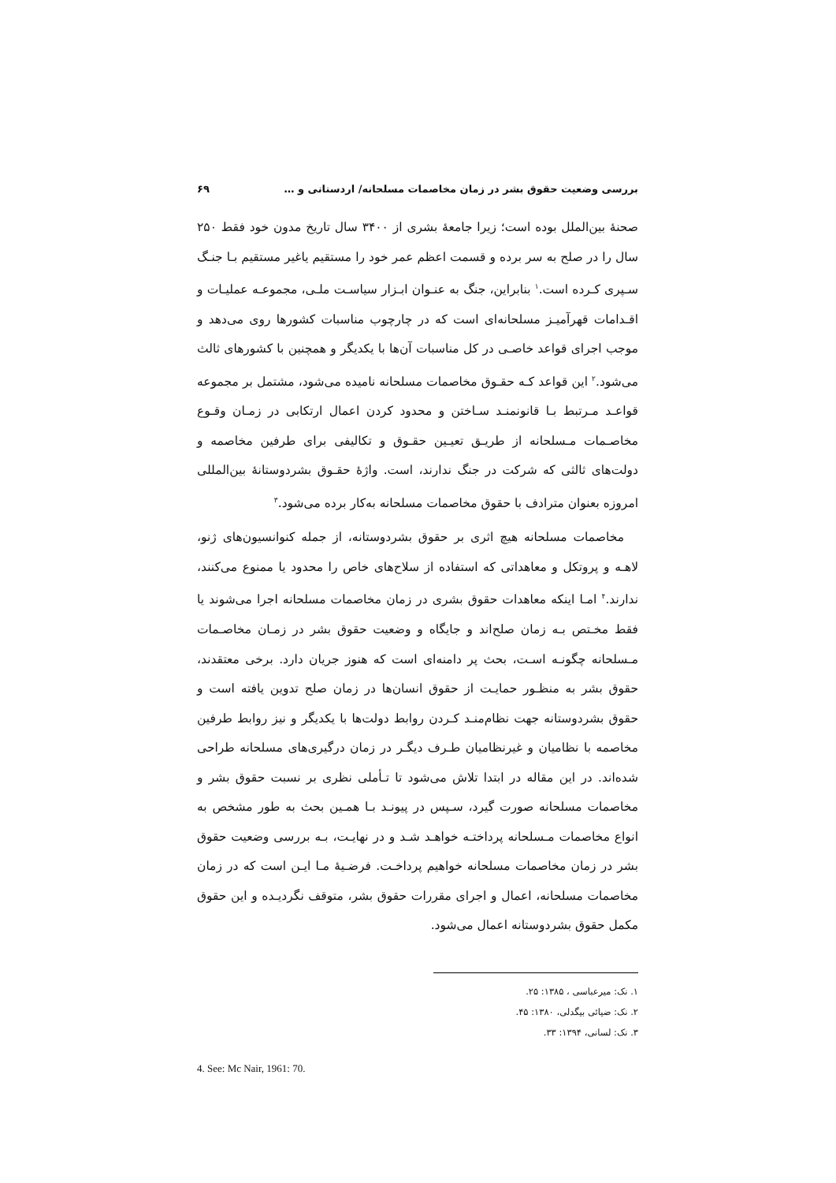بررسی وضعیت حقوق بشر در زمان مخاصمات مسلحانه/ اردستانی و … ۶۹
صحنهٔ بین‌الملل بوده است؛ زیرا جامعهٔ بشری از ۳۴۰۰ سال تاریخ مدون خود فقط ۲۵۰ سال را در صلح به سر برده و قسمت اعظم عمر خود را مستقیم یاغیر مستقیم بـا جنـگ سـپری کـرده است.<sup>۱</sup> بنابراین، جنگ به عنـوان ابـزار سیاسـت ملـی، مجموعـه عملیـات و اقـدامات قهرآمیـز مسلحانه‌ای است که در چارچوب مناسبات کشورها روی می‌دهد و موجب اجرای قواعد خاصـی در کل مناسبات آن‌ها با یکدیگر و همچنین با کشورهای ثالث می‌شود.<sup>۲</sup> این قواعد کـه حقـوق مخاصمات مسلحانه نامیده می‌شود، مشتمل بر مجموعه قواعـد مـرتبط بـا قانونمنـد سـاختن و محدود کردن اعمال ارتکابی در زمـان وقـوع مخاصـمات مـسلحانه از طریـق تعیـین حقـوق و تکالیفی برای طرفین مخاصمه و دولت‌های ثالثی که شرکت در جنگ ندارند، است. واژهٔ حقـوق بشردوستانهٔ بین‌المللی امروزه بعنوان مترادف با حقوق مخاصمات مسلحانه به‌کار برده می‌شود.<sup>۳</sup>
مخاصمات مسلحانه هیچ اثری بر حقوق بشردوستانه، از جمله کنوانسیون‌های ژنو، لاهـه و پروتکل و معاهداتی که استفاده از سلاح‌های خاص را محدود یا ممنوع می‌کنند، ندارند.<sup>۴</sup> امـا اینکه معاهدات حقوق بشری در زمان مخاصمات مسلحانه اجرا می‌شوند یا فقط مخـتص بـه زمان صلح‌اند و جایگاه و وضعیت حقوق بشر در زمـان مخاصـمات مـسلحانه چگونـه اسـت، بحث پر دامنه‌ای است که هنوز جریان دارد. برخی معتقدند، حقوق بشر به منظـور حمایـت از حقوق انسان‌ها در زمان صلح تدوین یافته است و حقوق بشردوستانه جهت نظام‌منـد کـردن روابط دولت‌ها با یکدیگر و نیز روابط طرفین مخاصمه با نظامیان و غیرنظامیان طـرف دیگـر در زمان درگیری‌های مسلحانه طراحی شده‌اند. در این مقاله در ابتدا تلاش می‌شود تا تـأملی نظری بر نسبت حقوق بشر و مخاصمات مسلحانه صورت گیرد، سـپس در پیونـد بـا همـین بحث به طور مشخص به انواع مخاصمات مـسلحانه پرداختـه خواهـد شـد و در نهایـت، بـه بررسی وضعیت حقوق بشر در زمان مخاصمات مسلحانه خواهیم پرداخـت. فرضـیهٔ مـا ایـن است که در زمان مخاصمات مسلحانه، اعمال و اجرای مقررات حقوق بشر، متوقف نگردیـده و این حقوق مکمل حقوق بشردوستانه اعمال می‌شود.
۱. نک: میرعباسی ، ۱۳۸۵: ۲۵.
۲. نک: ضیائی بیگدلی، ۱۳۸۰: ۴۵.
۳. نک: لسانی، ۱۳۹۴: ۳۳.
4. See: Mc Nair, 1961: 70.